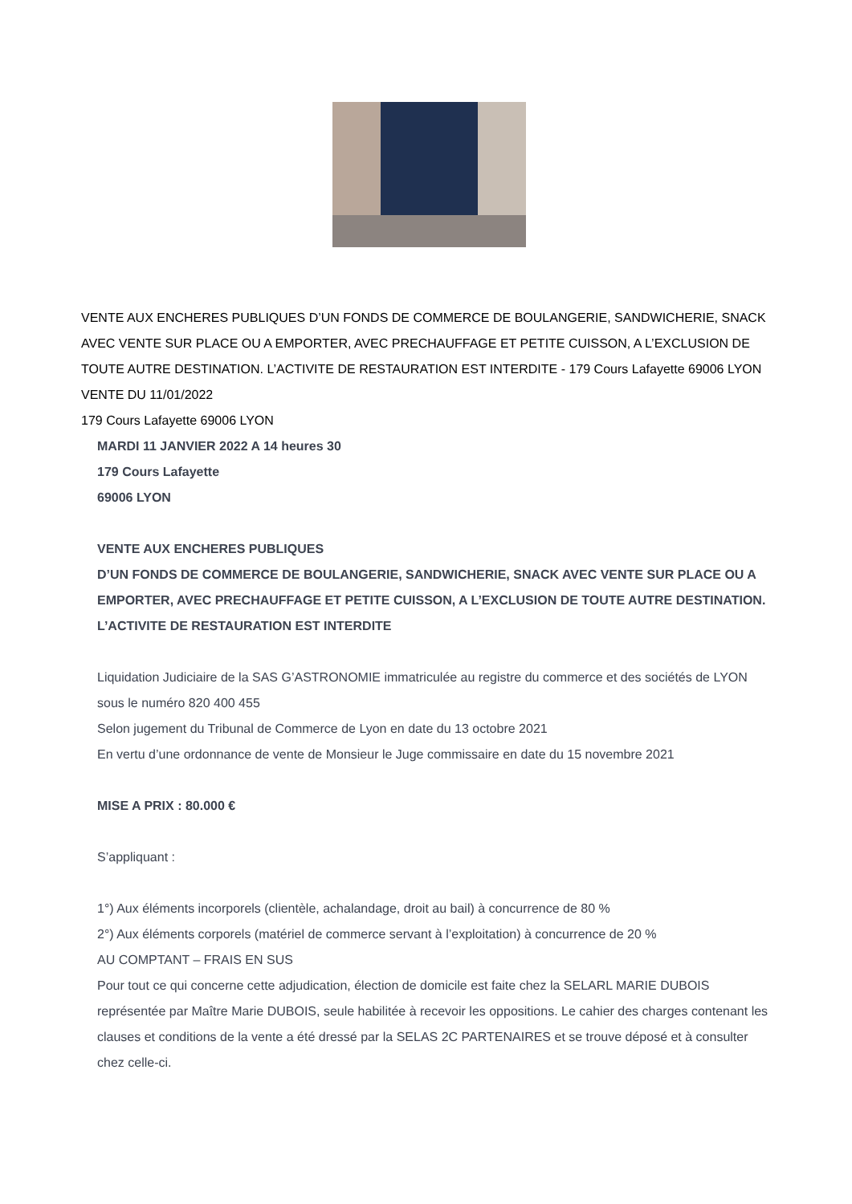VENTE AUX ENCHERES PUBLIQUES D’UN FONDS DE COMMERCE DE BOULANGERIE, SANDWICHERIE, SNACK AVEC VENTE SUR PLACE OU A EMPORTER, AVEC PRECHAUFFAGE ET PETITE CUISSON, A L’EXCLUSION DE TOUTE AUTRE DESTINATION. L’ACTIVITE DE RESTAURATION EST INTERDITE - 179 Cours Lafayette 69006 LYON
VENTE DU 11/01/2022
179 Cours Lafayette 69006 LYON
MARDI 11 JANVIER 2022 A 14 heures 30
179 Cours Lafayette
69006 LYON
VENTE AUX ENCHERES PUBLIQUES
D’UN FONDS DE COMMERCE DE BOULANGERIE, SANDWICHERIE, SNACK AVEC VENTE SUR PLACE OU A EMPORTER, AVEC PRECHAUFFAGE ET PETITE CUISSON, A L’EXCLUSION DE TOUTE AUTRE DESTINATION. L’ACTIVITE DE RESTAURATION EST INTERDITE
Liquidation Judiciaire de la SAS G’ASTRONOMIE immatriculée au registre du commerce et des sociétés de LYON sous le numéro 820 400 455
Selon jugement du Tribunal de Commerce de Lyon en date du 13 octobre 2021
En vertu d’une ordonnance de vente de Monsieur le Juge commissaire en date du 15 novembre 2021
MISE A PRIX : 80.000 €
S’appliquant :
1°) Aux éléments incorporels (clientèle, achalandage, droit au bail) à concurrence de 80 %
2°) Aux éléments corporels (matériel de commerce servant à l’exploitation) à concurrence de 20 %
AU COMPTANT – FRAIS EN SUS
Pour tout ce qui concerne cette adjudication, élection de domicile est faite chez la SELARL MARIE DUBOIS représentée par Maître Marie DUBOIS, seule habilitée à recevoir les oppositions. Le cahier des charges contenant les clauses et conditions de la vente a été dressé par la SELAS 2C PARTENAIRES et se trouve déposé et à consulter chez celle-ci.